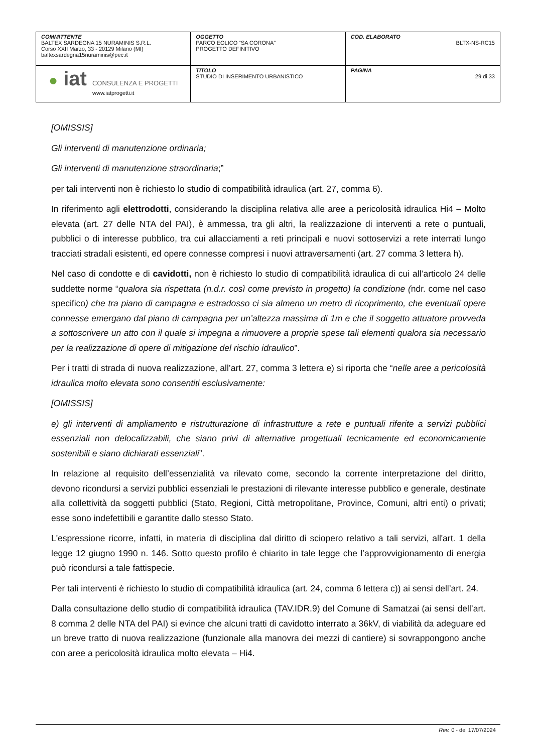| COMMITTENTE BALTEX SARDEGNA 15 NURAMINIS S.R.L. Corso XXII Marzo, 33 - 20129 Milano (MI) baltexsardegna15nuraminis@pec.it | OGGETTO PARCO EOLICO “SA CORONA” PROGETTO DEFINITIVO | COD. ELABORATO BLTX-NS-RC15 |
| ● iat CONSULENZA E PROGETTI www.iatprogetti.it | TITOLO STUDIO DI INSERIMENTO URBANISTICO | PAGINA 29 di 33 |
[OMISSIS]
Gli interventi di manutenzione ordinaria;
Gli interventi di manutenzione straordinaria;”
per tali interventi non è richiesto lo studio di compatibilità idraulica (art. 27, comma 6).
In riferimento agli elettrodotti, considerando la disciplina relativa alle aree a pericolosità idraulica Hi4 – Molto elevata (art. 27 delle NTA del PAI), è ammessa, tra gli altri, la realizzazione di interventi a rete o puntuali, pubblici o di interesse pubblico, tra cui allacciamenti a reti principali e nuovi sottoservizi a rete interrati lungo tracciati stradali esistenti, ed opere connesse compresi i nuovi attraversamenti (art. 27 comma 3 lettera h).
Nel caso di condotte e di cavidotti, non è richiesto lo studio di compatibilità idraulica di cui all’articolo 24 delle suddette norme “qualora sia rispettata (n.d.r. così come previsto in progetto) la condizione (ndr. come nel caso specifico) che tra piano di campagna e estradosso ci sia almeno un metro di ricoprimento, che eventuali opere connesse emergano dal piano di campagna per un’altezza massima di 1m e che il soggetto attuatore provveda a sottoscrivere un atto con il quale si impegna a rimuovere a proprie spese tali elementi qualora sia necessario per la realizzazione di opere di mitigazione del rischio idraulico”.
Per i tratti di strada di nuova realizzazione, all’art. 27, comma 3 lettera e) si riporta che “nelle aree a pericolosità idraulica molto elevata sono consentiti esclusivamente:
[OMISSIS]
e) gli interventi di ampliamento e ristrutturazione di infrastrutture a rete e puntuali riferite a servizi pubblici essenziali non delocalizzabili, che siano privi di alternative progettuali tecnicamente ed economicamente sostenibili e siano dichiarati essenziali”.
In relazione al requisito dell’essenzialità va rilevato come, secondo la corrente interpretazione del diritto, devono ricondursi a servizi pubblici essenziali le prestazioni di rilevante interesse pubblico e generale, destinate alla collettività da soggetti pubblici (Stato, Regioni, Città metropolitane, Province, Comuni, altri enti) o privati; esse sono indefettibili e garantite dallo stesso Stato.
L'espressione ricorre, infatti, in materia di disciplina dal diritto di sciopero relativo a tali servizi, all'art. 1 della legge 12 giugno 1990 n. 146. Sotto questo profilo è chiarito in tale legge che l’approvvigionamento di energia può ricondursi a tale fattispecie.
Per tali interventi è richiesto lo studio di compatibilità idraulica (art. 24, comma 6 lettera c)) ai sensi dell’art. 24.
Dalla consultazione dello studio di compatibilità idraulica (TAV.IDR.9) del Comune di Samatzai (ai sensi dell’art. 8 comma 2 delle NTA del PAI) si evince che alcuni tratti di cavidotto interrato a 36kV, di viabilità da adeguare ed un breve tratto di nuova realizzazione (funzionale alla manovra dei mezzi di cantiere) si sovrappongono anche con aree a pericolosità idraulica molto elevata – Hi4.
Rev. 0 - del 17/07/2024